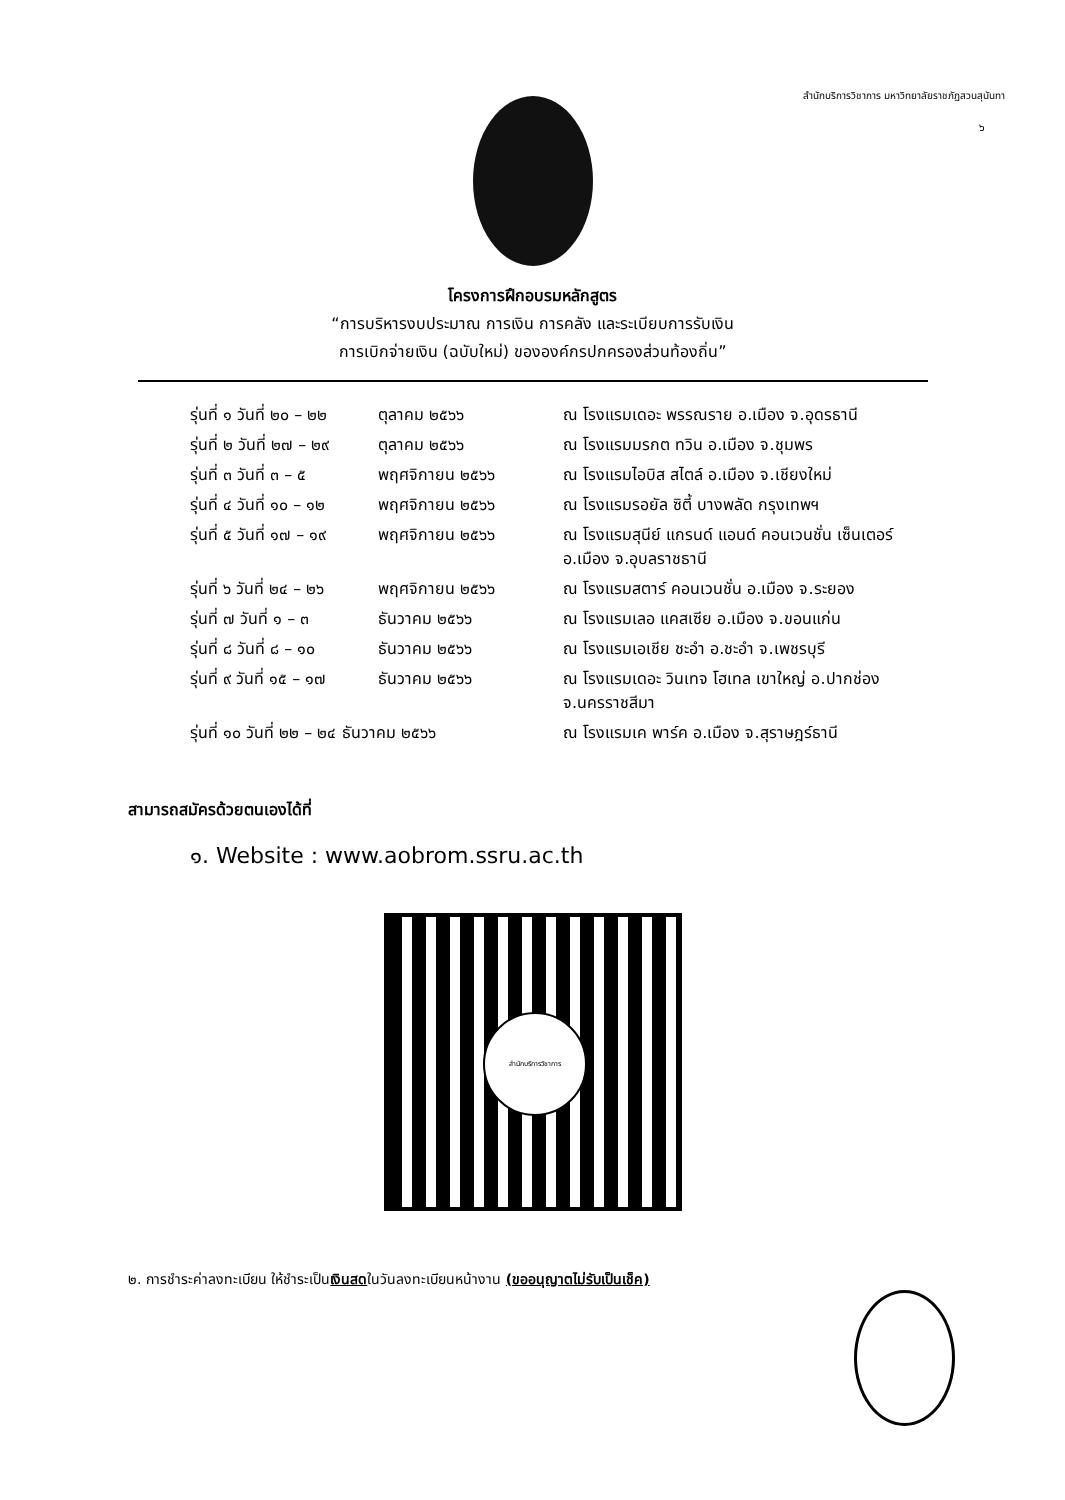สำนักบริการวิชาการ มหาวิทยาลัยราชภัฏสวนสุนันทา
๖
โครงการฝึกอบรมหลักสูตร
“การบริหารงบประมาณ การเงิน การคลัง และระเบียบการรับเงิน
การเบิกจ่ายเงิน (ฉบับใหม่) ขององค์กรปกครองส่วนท้องถิ่น”
| รุ่นที่ ๑ วันที่ ๒๐ – ๒๒ | ตุลาคม ๒๕๖๖ | ณ โรงแรมเดอะ พรรณราย อ.เมือง จ.อุดรธานี |
| รุ่นที่ ๒ วันที่ ๒๗ – ๒๙ | ตุลาคม ๒๕๖๖ | ณ โรงแรมมรกต ทวิน อ.เมือง จ.ชุมพร |
| รุ่นที่ ๓ วันที่ ๓ – ๕ | พฤศจิกายน ๒๕๖๖ | ณ โรงแรมไอบิส สไตล์ อ.เมือง จ.เชียงใหม่ |
| รุ่นที่ ๔ วันที่ ๑๐ – ๑๒ | พฤศจิกายน ๒๕๖๖ | ณ โรงแรมรอยัล ซิตี้ บางพลัด กรุงเทพฯ |
| รุ่นที่ ๕ วันที่ ๑๗ – ๑๙ | พฤศจิกายน ๒๕๖๖ | ณ โรงแรมสุนีย์ แกรนด์ แอนด์ คอนเวนชั่น เซ็นเตอร์ อ.เมือง จ.อุบลราชธานี |
| รุ่นที่ ๖ วันที่ ๒๔ – ๒๖ | พฤศจิกายน ๒๕๖๖ | ณ โรงแรมสตาร์ คอนเวนชั่น อ.เมือง จ.ระยอง |
| รุ่นที่ ๗ วันที่ ๑ – ๓ | ธันวาคม ๒๕๖๖ | ณ โรงแรมเลอ แคสเซีย อ.เมือง จ.ขอนแก่น |
| รุ่นที่ ๘ วันที่ ๘ – ๑๐ | ธันวาคม ๒๕๖๖ | ณ โรงแรมเอเชีย ชะอำ อ.ชะอำ จ.เพชรบุรี |
| รุ่นที่ ๙ วันที่ ๑๕ – ๑๗ | ธันวาคม ๒๕๖๖ | ณ โรงแรมเดอะ วินเทจ โฮเทล เขาใหญ่ อ.ปากช่อง จ.นครราชสีมา |
| รุ่นที่ ๑๐ วันที่ ๒๒ – ๒๔ ธันวาคม ๒๕๖๖ | | ณ โรงแรมเค พาร์ค อ.เมือง จ.สุราษฎร์ธานี |
สามารถสมัครด้วยตนเองได้ที่
๑. Website : www.aobrom.ssru.ac.th
สำนักบริการวิชาการ
๒. การชำระค่าลงทะเบียน ให้ชำระเป็นเงินสดในวันลงทะเบียนหน้างาน (ขออนุญาตไม่รับเป็นเช็ค)